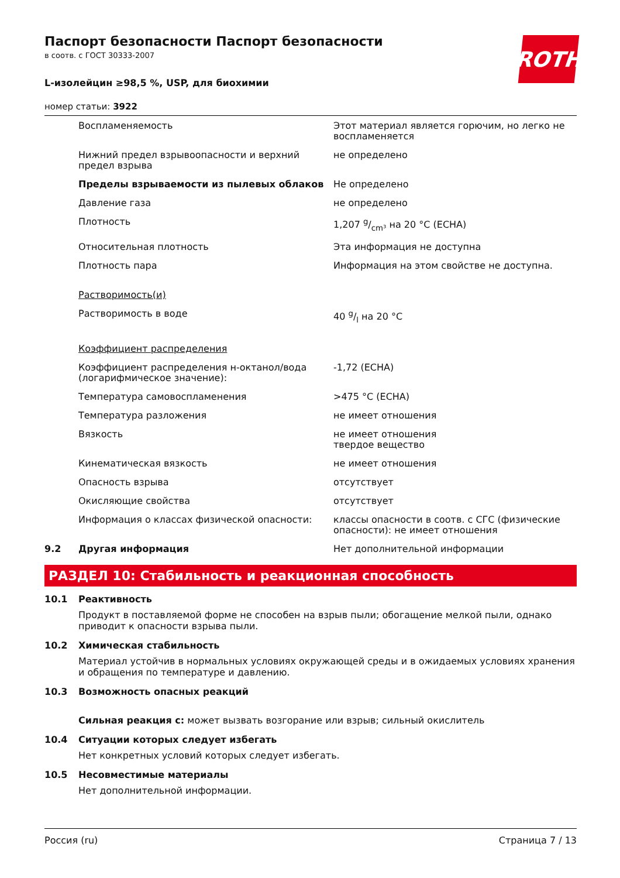Паспорт безопасности Паспорт безопасности
в соотв. с ГОСТ 30333-2007
L-изолейцин ≥98,5 %, USP, для биохимии
номер статьи: 3922
ROTH
| | Воспламеняемость | Этот материал является горючим, но легко не воспламеняется |
| | Нижний предел взрывоопасности и верхний предел взрыва | не определено |
| | Пределы взрываемости из пылевых облаков | Не определено |
| | Давление газа | не определено |
| | Плотность | 1,207 g/cm³ на 20 °C (ECHA) |
| | Относительная плотность | Эта информация не доступна |
| | Плотность пара | Информация на этом свойстве не доступна. |
| | Растворимость(и) | |
| | Растворимость в воде | 40 g/l на 20 °C |
| | Коэффициент распределения | |
| | Коэффициент распределения н-октанол/вода (логарифмическое значение): | -1,72 (ECHA) |
| | Температура самовоспламенения | >475 °C (ECHA) |
| | Температура разложения | не имеет отношения |
| | Вязкость | не имеет отношения твердое вещество |
| | Кинематическая вязкость | не имеет отношения |
| | Опасность взрыва | отсутствует |
| | Окисляющие свойства | отсутствует |
| | Информация о классах физической опасности: | классы опасности в соотв. с СГС (физические опасности): не имеет отношения |
| 9.2 | Другая информация | Нет дополнительной информации |
РАЗДЕЛ 10: Стабильность и реакционная способность
10.1 Реактивность
Продукт в поставляемой форме не способен на взрыв пыли; обогащение мелкой пыли, однако приводит к опасности взрыва пыли.
10.2 Химическая стабильность
Материал устойчив в нормальных условиях окружающей среды и в ожидаемых условиях хранения и обращения по температуре и давлению.
10.3 Возможность опасных реакций
Сильная реакция с: может вызвать возгорание или взрыв; сильный окислитель
10.4 Ситуации которых следует избегать
Нет конкретных условий которых следует избегать.
10.5 Несовместимые материалы
Нет дополнительной информации.
Россия (ru) Страница 7 / 13